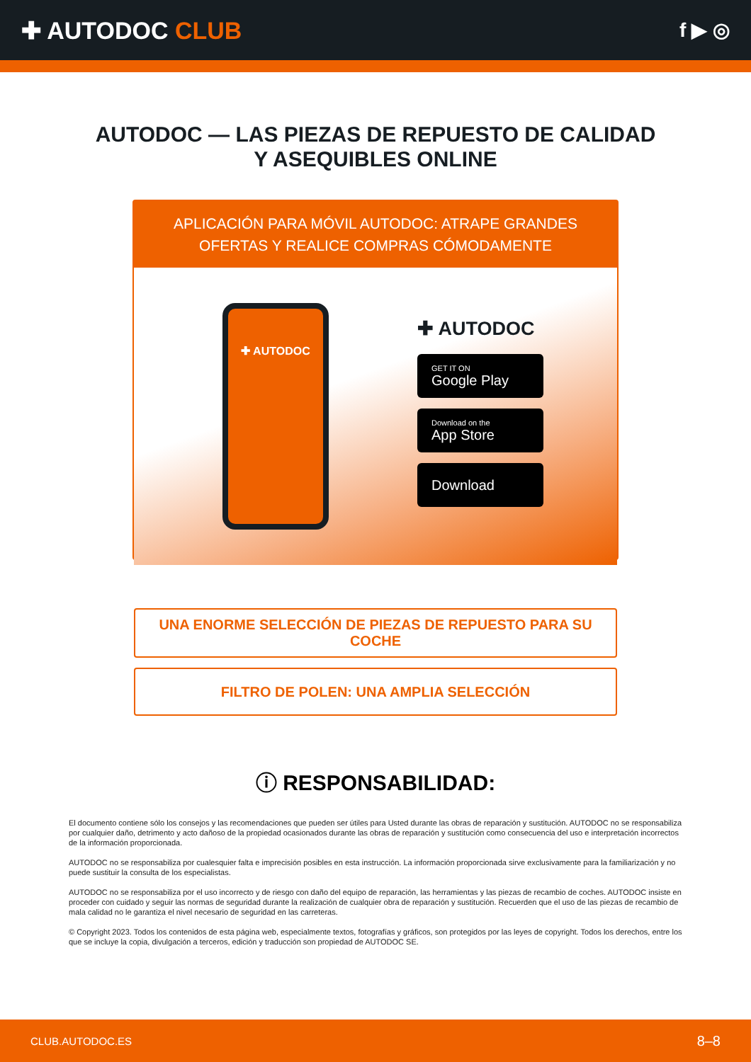✚ AUTODOC CLUB
f ▶ ◎
AUTODOC — LAS PIEZAS DE REPUESTO DE CALIDAD
Y ASEQUIBLES ONLINE
APLICACIÓN PARA MÓVIL AUTODOC: ATRAPE GRANDES OFERTAS Y REALICE COMPRAS CÓMODAMENTE
✚ AUTODOC
✚ AUTODOC
GET IT ON
Google Play
Download on the
App Store
Download
UNA ENORME SELECCIÓN DE PIEZAS DE REPUESTO PARA SU COCHE
FILTRO DE POLEN: UNA AMPLIA SELECCIÓN
ⓘ RESPONSABILIDAD:
El documento contiene sólo los consejos y las recomendaciones que pueden ser útiles para Usted durante las obras de reparación y sustitución. AUTODOC no se responsabiliza por cualquier daño, detrimento y acto dañoso de la propiedad ocasionados durante las obras de reparación y sustitución como consecuencia del uso e interpretación incorrectos de la información proporcionada.
AUTODOC no se responsabiliza por cualesquier falta e imprecisión posibles en esta instrucción. La información proporcionada sirve exclusivamente para la familiarización y no puede sustituir la consulta de los especialistas.
AUTODOC no se responsabiliza por el uso incorrecto y de riesgo con daño del equipo de reparación, las herramientas y las piezas de recambio de coches. AUTODOC insiste en proceder con cuidado y seguir las normas de seguridad durante la realización de cualquier obra de reparación y sustitución. Recuerden que el uso de las piezas de recambio de mala calidad no le garantiza el nivel necesario de seguridad en las carreteras.
© Copyright 2023. Todos los contenidos de esta página web, especialmente textos, fotografías y gráficos, son protegidos por las leyes de copyright. Todos los derechos, entre los que se incluye la copia, divulgación a terceros, edición y traducción son propiedad de AUTODOC SE.
CLUB.AUTODOC.ES 8–8